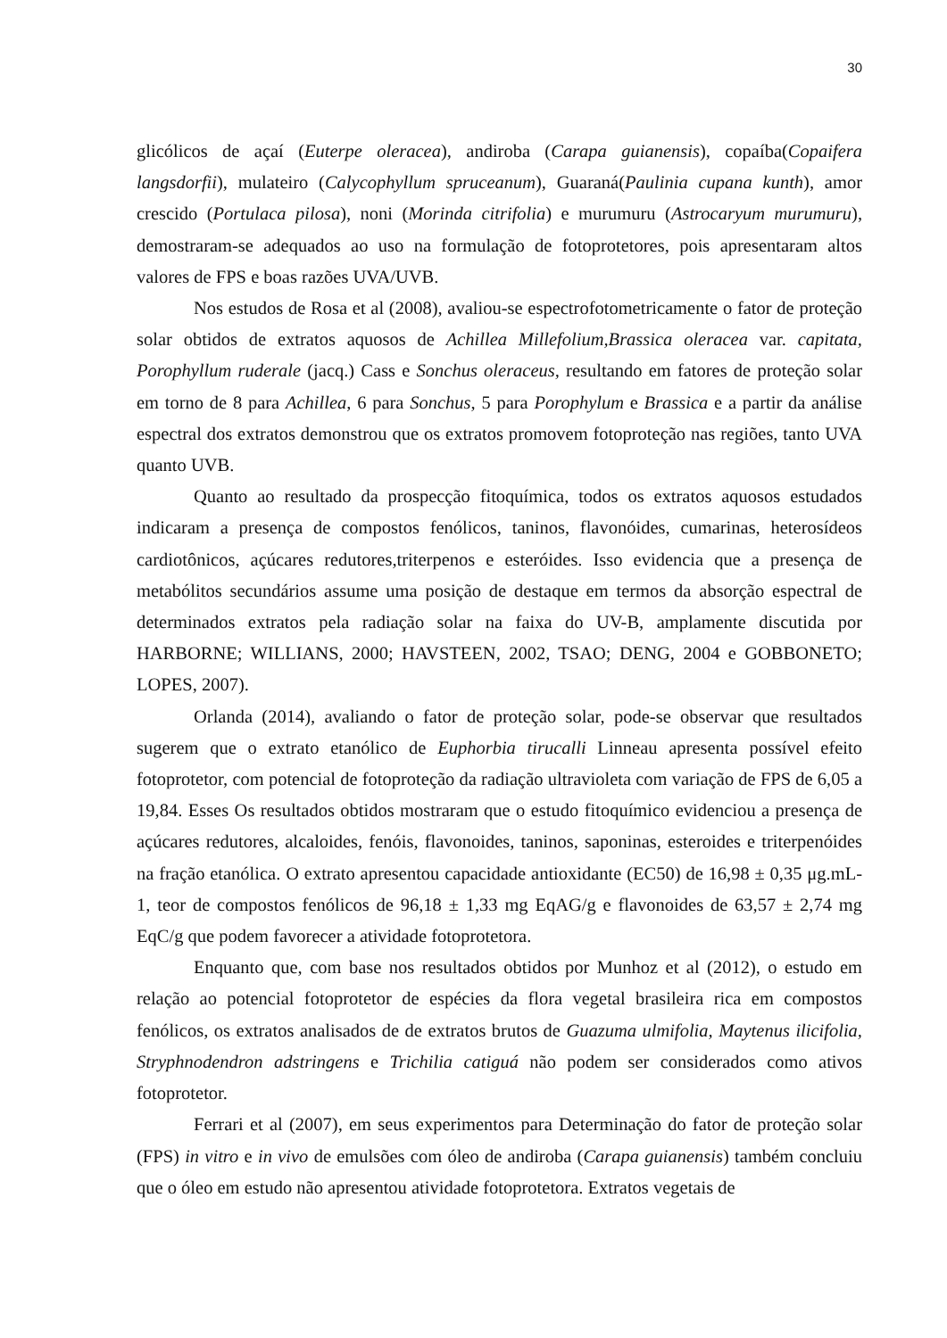30
glicólicos de açaí (Euterpe oleracea), andiroba (Carapa guianensis), copaíba(Copaifera langsdorfii), mulateiro (Calycophyllum spruceanum), Guaraná(Paulinia cupana kunth), amor crescido (Portulaca pilosa), noni (Morinda citrifolia) e murumuru (Astrocaryum murumuru), demostraram-se adequados ao uso na formulação de fotoprotetores, pois apresentaram altos valores de FPS e boas razões UVA/UVB.
Nos estudos de Rosa et al (2008), avaliou-se espectrofotometricamente o fator de proteção solar obtidos de extratos aquosos de Achillea Millefolium,Brassica oleracea var. capitata, Porophyllum ruderale (jacq.) Cass e Sonchus oleraceus, resultando em fatores de proteção solar em torno de 8 para Achillea, 6 para Sonchus, 5 para Porophylum e Brassica e a partir da análise espectral dos extratos demonstrou que os extratos promovem fotoproteção nas regiões, tanto UVA quanto UVB.
Quanto ao resultado da prospecção fitoquímica, todos os extratos aquosos estudados indicaram a presença de compostos fenólicos, taninos, flavonóides, cumarinas, heterosídeos cardiotônicos, açúcares redutores,triterpenos e esteróides. Isso evidencia que a presença de metabólitos secundários assume uma posição de destaque em termos da absorção espectral de determinados extratos pela radiação solar na faixa do UV-B, amplamente discutida por HARBORNE; WILLIANS, 2000; HAVSTEEN, 2002, TSAO; DENG, 2004 e GOBBONETO; LOPES, 2007).
Orlanda (2014), avaliando o fator de proteção solar, pode-se observar que resultados sugerem que o extrato etanólico de Euphorbia tirucalli Linneau apresenta possível efeito fotoprotetor, com potencial de fotoproteção da radiação ultravioleta com variação de FPS de 6,05 a 19,84. Esses Os resultados obtidos mostraram que o estudo fitoquímico evidenciou a presença de açúcares redutores, alcaloides, fenóis, flavonoides, taninos, saponinas, esteroides e triterpenóides na fração etanólica. O extrato apresentou capacidade antioxidante (EC50) de 16,98 ± 0,35 μg.mL-1, teor de compostos fenólicos de 96,18 ± 1,33 mg EqAG/g e flavonoides de 63,57 ± 2,74 mg EqC/g que podem favorecer a atividade fotoprotetora.
Enquanto que, com base nos resultados obtidos por Munhoz et al (2012), o estudo em relação ao potencial fotoprotetor de espécies da flora vegetal brasileira rica em compostos fenólicos, os extratos analisados de de extratos brutos de Guazuma ulmifolia, Maytenus ilicifolia, Stryphnodendron adstringens e Trichilia catiguá não podem ser considerados como ativos fotoprotetor.
Ferrari et al (2007), em seus experimentos para Determinação do fator de proteção solar (FPS) in vitro e in vivo de emulsões com óleo de andiroba (Carapa guianensis) também concluiu que o óleo em estudo não apresentou atividade fotoprotetora. Extratos vegetais de